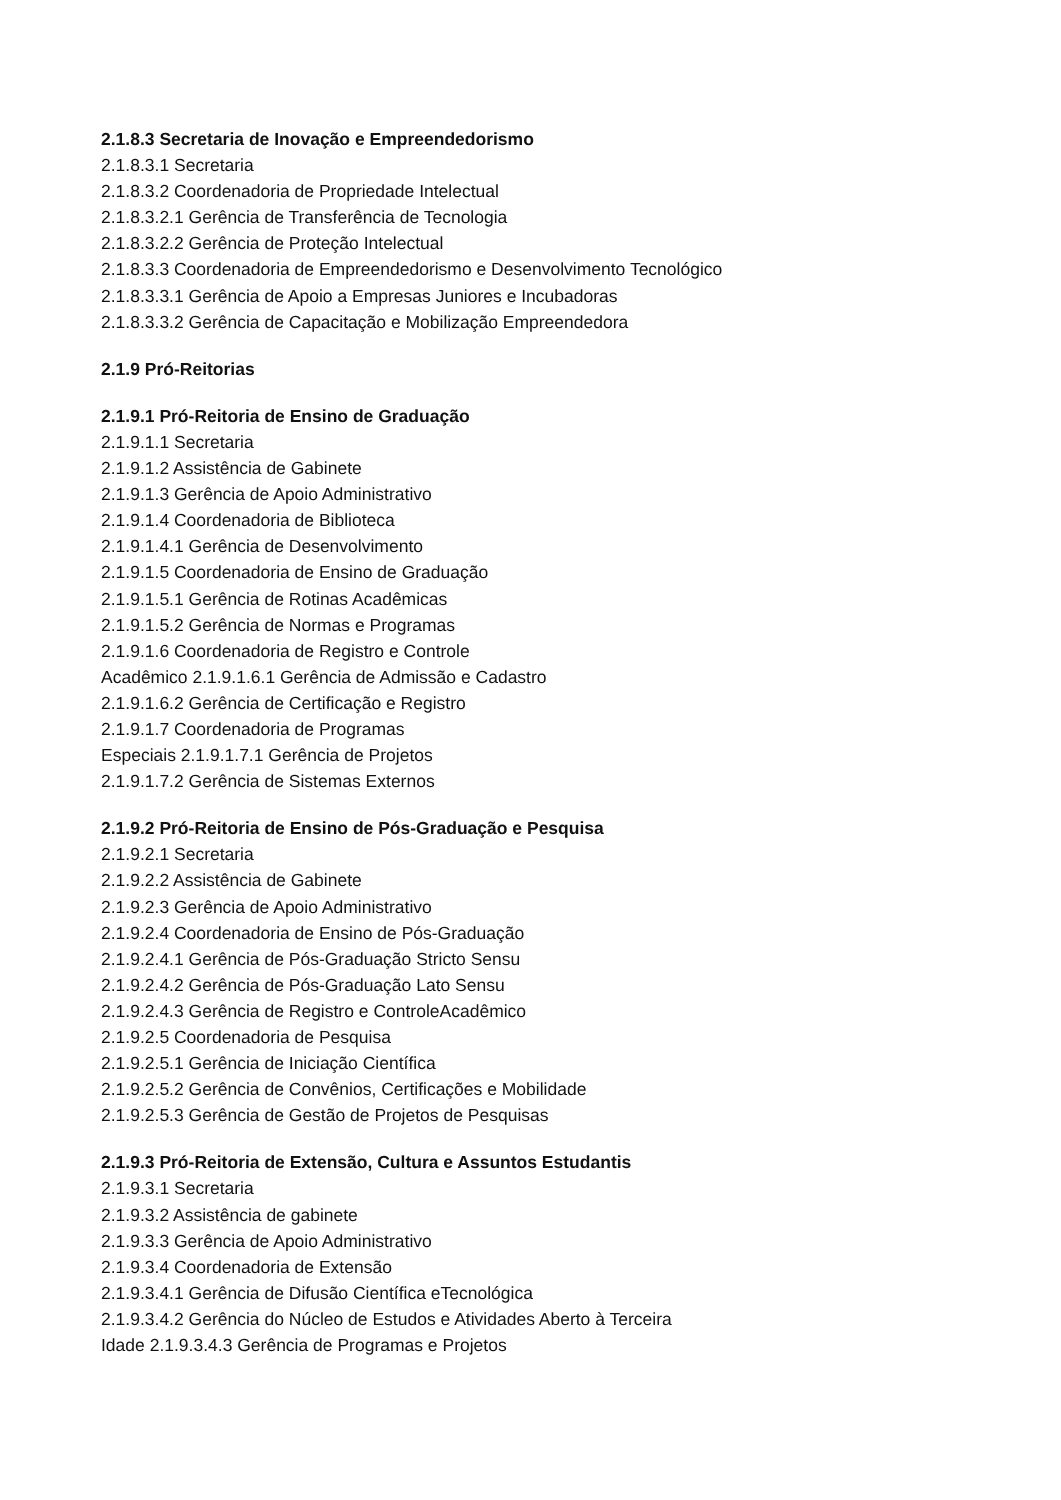2.1.8.3 Secretaria de Inovação e Empreendedorismo
2.1.8.3.1 Secretaria
2.1.8.3.2 Coordenadoria de Propriedade Intelectual
2.1.8.3.2.1 Gerência de Transferência de Tecnologia
2.1.8.3.2.2 Gerência de Proteção Intelectual
2.1.8.3.3 Coordenadoria de Empreendedorismo e Desenvolvimento Tecnológico
2.1.8.3.3.1 Gerência de Apoio a Empresas Juniores e Incubadoras
2.1.8.3.3.2 Gerência de Capacitação e Mobilização Empreendedora
2.1.9 Pró-Reitorias
2.1.9.1 Pró-Reitoria de Ensino de Graduação
2.1.9.1.1 Secretaria
2.1.9.1.2 Assistência de Gabinete
2.1.9.1.3 Gerência de Apoio Administrativo
2.1.9.1.4 Coordenadoria de Biblioteca
2.1.9.1.4.1 Gerência de Desenvolvimento
2.1.9.1.5 Coordenadoria de Ensino de Graduação
2.1.9.1.5.1 Gerência de Rotinas Acadêmicas
2.1.9.1.5.2 Gerência de Normas e Programas
2.1.9.1.6 Coordenadoria de Registro e Controle
Acadêmico 2.1.9.1.6.1 Gerência de Admissão e Cadastro
2.1.9.1.6.2 Gerência de Certificação e Registro
2.1.9.1.7 Coordenadoria de Programas
Especiais 2.1.9.1.7.1 Gerência de Projetos
2.1.9.1.7.2 Gerência de Sistemas Externos
2.1.9.2 Pró-Reitoria de Ensino de Pós-Graduação e Pesquisa
2.1.9.2.1 Secretaria
2.1.9.2.2 Assistência de Gabinete
2.1.9.2.3 Gerência de Apoio Administrativo
2.1.9.2.4 Coordenadoria de Ensino de Pós-Graduação
2.1.9.2.4.1 Gerência de Pós-Graduação Stricto Sensu
2.1.9.2.4.2 Gerência de Pós-Graduação Lato Sensu
2.1.9.2.4.3 Gerência de Registro e ControleAcadêmico
2.1.9.2.5 Coordenadoria de Pesquisa
2.1.9.2.5.1 Gerência de Iniciação Científica
2.1.9.2.5.2 Gerência de Convênios, Certificações e Mobilidade
2.1.9.2.5.3 Gerência de Gestão de Projetos de Pesquisas
2.1.9.3 Pró-Reitoria de Extensão, Cultura e Assuntos Estudantis
2.1.9.3.1 Secretaria
2.1.9.3.2 Assistência de gabinete
2.1.9.3.3 Gerência de Apoio Administrativo
2.1.9.3.4 Coordenadoria de Extensão
2.1.9.3.4.1 Gerência de Difusão Científica eTecnológica
2.1.9.3.4.2 Gerência do Núcleo de Estudos e Atividades Aberto à Terceira
Idade 2.1.9.3.4.3 Gerência de Programas e Projetos